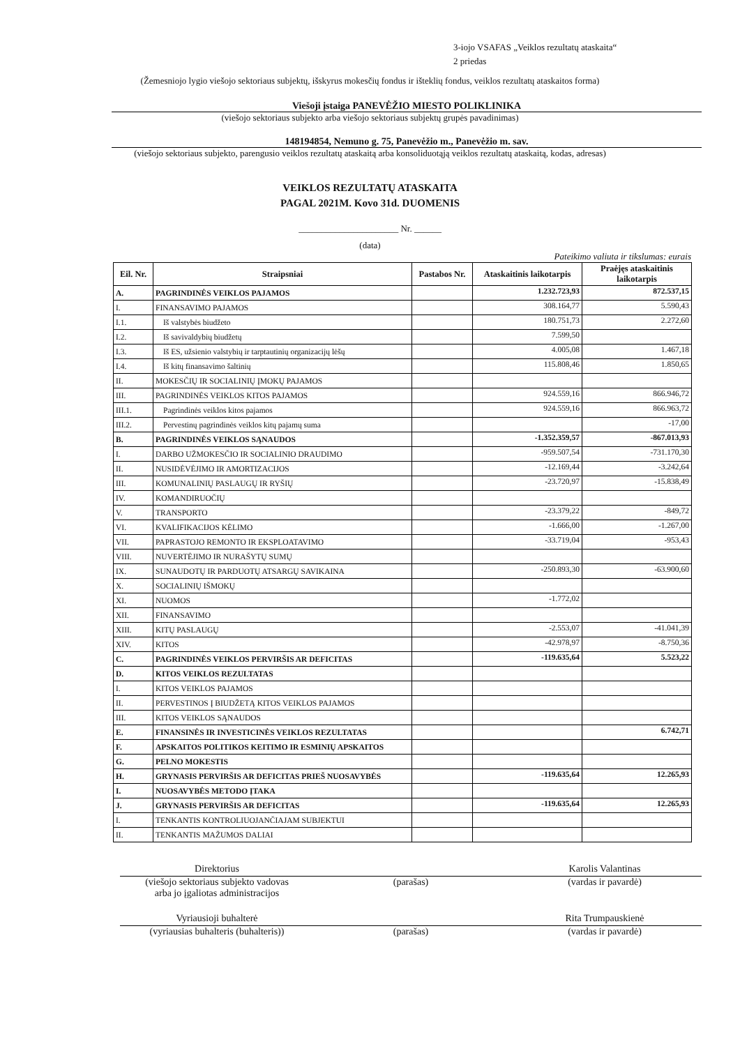3-iojo VSAFAS „Veiklos rezultatų ataskaita“
2 priedas
(Žemesniojo lygio viešojo sektoriaus subjektų, išskyrus mokesčių fondus ir išteklių fondus, veiklos rezultatų ataskaitos forma)
Viešoji įstaiga PANEVĖŽIO MIESTO POLIKLINIKA
(viešojo sektoriaus subjekto arba viešojo sektoriaus subjektų grupės pavadinimas)
148194854, Nemuno g. 75, Panevėžio m., Panevėžio m. sav.
(viešojo sektoriaus subjekto, parengusio veiklos rezultatų ataskaitą arba konsoliduotąją veiklos rezultatų ataskaitą, kodas, adresas)
VEIKLOS REZULTATŲ ATASKAITA
PAGAL 2021M. Kovo 31d. DUOMENIS
______________________ Nr. ______
(data)
Pateikimo valiuta ir tikslumas: eurais
| Eil. Nr. | Straipsniai | Pastabos Nr. | Ataskaitinis laikotarpis | Praėjęs ataskaitinis laikotarpis |
| --- | --- | --- | --- | --- |
| A. | PAGRINDINĖS VEIKLOS PAJAMOS | | 1.232.723,93 | 872.537,15 |
| I. | FINANSAVIMO PAJAMOS | | 308.164,77 | 5.590,43 |
| I.1. | Iš valstybės biudžeto | | 180.751,73 | 2.272,60 |
| I.2. | Iš savivaldybių biudžetų | | 7.599,50 | |
| I.3. | Iš ES, užsienio valstybių ir tarptautinių organizacijų lėšų | | 4.005,08 | 1.467,18 |
| I.4. | Iš kitų finansavimo šaltinių | | 115.808,46 | 1.850,65 |
| II. | MOKESČIŲ IR SOCIALINIŲ ĮMOKŲ PAJAMOS | | | |
| III. | PAGRINDINĖS VEIKLOS KITOS PAJAMOS | | 924.559,16 | 866.946,72 |
| III.1. | Pagrindinės veiklos kitos pajamos | | 924.559,16 | 866.963,72 |
| III.2. | Pervestinų pagrindinės veiklos kitų pajamų suma | | | -17,00 |
| B. | PAGRINDINĖS VEIKLOS SĄNAUDOS | | -1.352.359,57 | -867.013,93 |
| I. | DARBO UŽMOKESČIO IR SOCIALINIO DRAUDIMO | | -959.507,54 | -731.170,30 |
| II. | NUSIDĖVĖJIMO IR AMORTIZACIJOS | | -12.169,44 | -3.242,64 |
| III. | KOMUNALINIŲ PASLAUGŲ IR RYŠIŲ | | -23.720,97 | -15.838,49 |
| IV. | KOMANDIRUOČIŲ | | | |
| V. | TRANSPORTO | | -23.379,22 | -849,72 |
| VI. | KVALIFIKACIJOS KĖLIMO | | -1.666,00 | -1.267,00 |
| VII. | PAPRASTOJO REMONTO IR EKSPLOATAVIMO | | -33.719,04 | -953,43 |
| VIII. | NUVERTĖJIMO IR NURAŠYTŲ SUMŲ | | | |
| IX. | SUNAUDOTŲ IR PARDUOTŲ ATSARGŲ SAVIKAINA | | -250.893,30 | -63.900,60 |
| X. | SOCIALINIŲ IŠMOKŲ | | | |
| XI. | NUOMOS | | -1.772,02 | |
| XII. | FINANSAVIMO | | | |
| XIII. | KITŲ PASLAUGŲ | | -2.553,07 | -41.041,39 |
| XIV. | KITOS | | -42.978,97 | -8.750,36 |
| C. | PAGRINDINĖS VEIKLOS PERVIRŠIS AR DEFICITAS | | -119.635,64 | 5.523,22 |
| D. | KITOS VEIKLOS REZULTATAS | | | |
| I. | KITOS VEIKLOS PAJAMOS | | | |
| II. | PERVESTINOS Į BIUDŽETĄ KITOS VEIKLOS PAJAMOS | | | |
| III. | KITOS VEIKLOS SĄNAUDOS | | | |
| E. | FINANSINĖS IR INVESTICINĖS VEIKLOS REZULTATAS | | | 6.742,71 |
| F. | APSKAITOS POLITIKOS KEITIMO IR ESMINIŲ APSKAITOS | | | |
| G. | PELNO MOKESTIS | | | |
| H. | GRYNASIS PERVIRŠIS AR DEFICITAS PRIEŠ NUOSAVYBĖS | | -119.635,64 | 12.265,93 |
| I. | NUOSAVYBĖS METODO ĮTAKA | | | |
| J. | GRYNASIS PERVIRŠIS AR DEFICITAS | | -119.635,64 | 12.265,93 |
| I. | TENKANTIS KONTROLIUOJANČIAJAM SUBJEKTUI | | | |
| II. | TENKANTIS MAŽUMOS DALIAI | | | |
Direktorius
(viešojo sektoriaus subjekto vadovas
arba jo įgaliotas administracijos
(parašas) Karolis Valantinas
(vardas ir pavardė)
Vyriausioji buhalterė
(vyriausias buhalteris (buhalteris))
(parašas) Rita Trumpauskienė
(vardas ir pavardė)